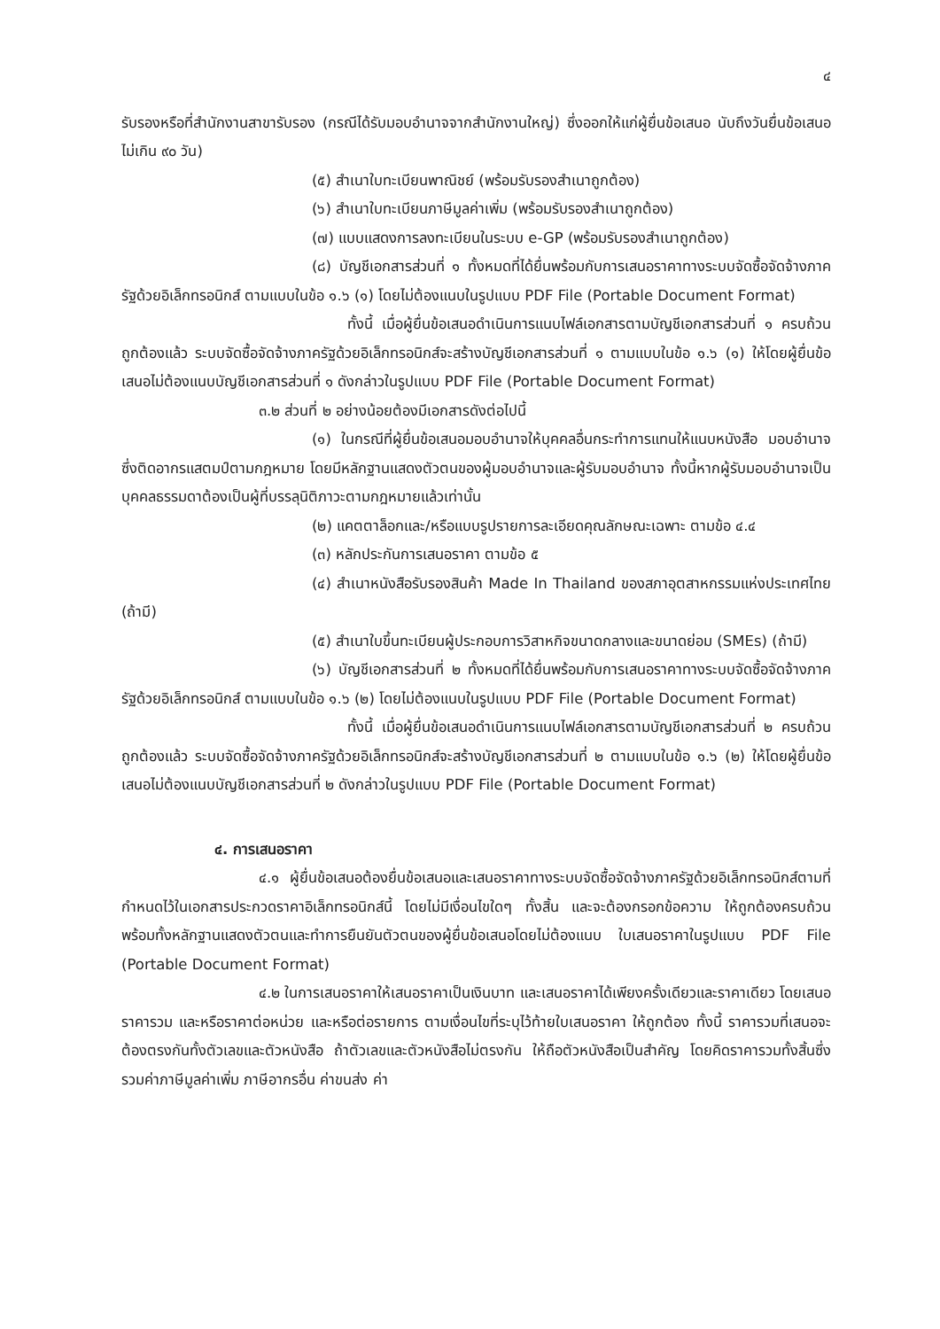๔
รับรองหรือที่สำนักงานสาขารับรอง (กรณีได้รับมอบอำนาจจากสำนักงานใหญ่) ซึ่งออกให้แก่ผู้ยื่นข้อเสนอ นับถึงวันยื่นข้อเสนอไม่เกิน ๙๐ วัน)
(๕) สำเนาใบทะเบียนพาณิชย์ (พร้อมรับรองสำเนาถูกต้อง)
(๖) สำเนาใบทะเบียนภาษีมูลค่าเพิ่ม (พร้อมรับรองสำเนาถูกต้อง)
(๗) แบบแสดงการลงทะเบียนในระบบ e-GP (พร้อมรับรองสำเนาถูกต้อง)
(๘) บัญชีเอกสารส่วนที่ ๑ ทั้งหมดที่ได้ยื่นพร้อมกับการเสนอราคาทางระบบจัดซื้อจัดจ้างภาครัฐด้วยอิเล็กทรอนิกส์ ตามแบบในข้อ ๑.๖ (๑) โดยไม่ต้องแนบในรูปแบบ PDF File (Portable Document Format)
ทั้งนี้ เมื่อผู้ยื่นข้อเสนอดำเนินการแนบไฟล์เอกสารตามบัญชีเอกสารส่วนที่ ๑ ครบถ้วน ถูกต้องแล้ว ระบบจัดซื้อจัดจ้างภาครัฐด้วยอิเล็กทรอนิกส์จะสร้างบัญชีเอกสารส่วนที่ ๑ ตามแบบในข้อ ๑.๖ (๑) ให้โดยผู้ยื่นข้อเสนอไม่ต้องแนบบัญชีเอกสารส่วนที่ ๑ ดังกล่าวในรูปแบบ PDF File (Portable Document Format)
๓.๒ ส่วนที่ ๒ อย่างน้อยต้องมีเอกสารดังต่อไปนี้
(๑) ในกรณีที่ผู้ยื่นข้อเสนอมอบอำนาจให้บุคคลอื่นกระทำการแทนให้แนบหนังสือ มอบอำนาจซึ่งติดอากรแสตมป์ตามกฎหมาย โดยมีหลักฐานแสดงตัวตนของผู้มอบอำนาจและผู้รับมอบอำนาจ ทั้งนี้หากผู้รับมอบอำนาจเป็นบุคคลธรรมดาต้องเป็นผู้ที่บรรลุนิติภาวะตามกฎหมายแล้วเท่านั้น
(๒) แคตตาล็อกและ/หรือแบบรูปรายการละเอียดคุณลักษณะเฉพาะ ตามข้อ ๔.๔
(๓) หลักประกันการเสนอราคา ตามข้อ ๕
(๔) สำเนาหนังสือรับรองสินค้า Made In Thailand ของสภาอุตสาหกรรมแห่งประเทศไทย (ถ้ามี)
(๕) สำเนาใบขึ้นทะเบียนผู้ประกอบการวิสาหกิจขนาดกลางและขนาดย่อม (SMEs) (ถ้ามี)
(๖) บัญชีเอกสารส่วนที่ ๒ ทั้งหมดที่ได้ยื่นพร้อมกับการเสนอราคาทางระบบจัดซื้อจัดจ้างภาครัฐด้วยอิเล็กทรอนิกส์ ตามแบบในข้อ ๑.๖ (๒) โดยไม่ต้องแนบในรูปแบบ PDF File (Portable Document Format)
ทั้งนี้ เมื่อผู้ยื่นข้อเสนอดำเนินการแนบไฟล์เอกสารตามบัญชีเอกสารส่วนที่ ๒ ครบถ้วน ถูกต้องแล้ว ระบบจัดซื้อจัดจ้างภาครัฐด้วยอิเล็กทรอนิกส์จะสร้างบัญชีเอกสารส่วนที่ ๒ ตามแบบในข้อ ๑.๖ (๒) ให้โดยผู้ยื่นข้อเสนอไม่ต้องแนบบัญชีเอกสารส่วนที่ ๒ ดังกล่าวในรูปแบบ PDF File (Portable Document Format)
๔. การเสนอราคา
๔.๑ ผู้ยื่นข้อเสนอต้องยื่นข้อเสนอและเสนอราคาทางระบบจัดซื้อจัดจ้างภาครัฐด้วยอิเล็กทรอนิกส์ตามที่กำหนดไว้ในเอกสารประกวดราคาอิเล็กทรอนิกส์นี้ โดยไม่มีเงื่อนไขใดๆ ทั้งสิ้น และจะต้องกรอกข้อความ ให้ถูกต้องครบถ้วน พร้อมทั้งหลักฐานแสดงตัวตนและทำการยืนยันตัวตนของผู้ยื่นข้อเสนอโดยไม่ต้องแนบ ใบเสนอราคาในรูปแบบ PDF File (Portable Document Format)
๔.๒ ในการเสนอราคาให้เสนอราคาเป็นเงินบาท และเสนอราคาได้เพียงครั้งเดียวและราคาเดียว โดยเสนอราคารวม และหรือราคาต่อหน่วย และหรือต่อรายการ ตามเงื่อนไขที่ระบุไว้ท้ายใบเสนอราคา ให้ถูกต้อง ทั้งนี้ ราคารวมที่เสนอจะต้องตรงกันทั้งตัวเลขและตัวหนังสือ ถ้าตัวเลขและตัวหนังสือไม่ตรงกัน ให้ถือตัวหนังสือเป็นสำคัญ โดยคิดราคารวมทั้งสิ้นซึ่งรวมค่าภาษีมูลค่าเพิ่ม ภาษีอากรอื่น ค่าขนส่ง ค่า